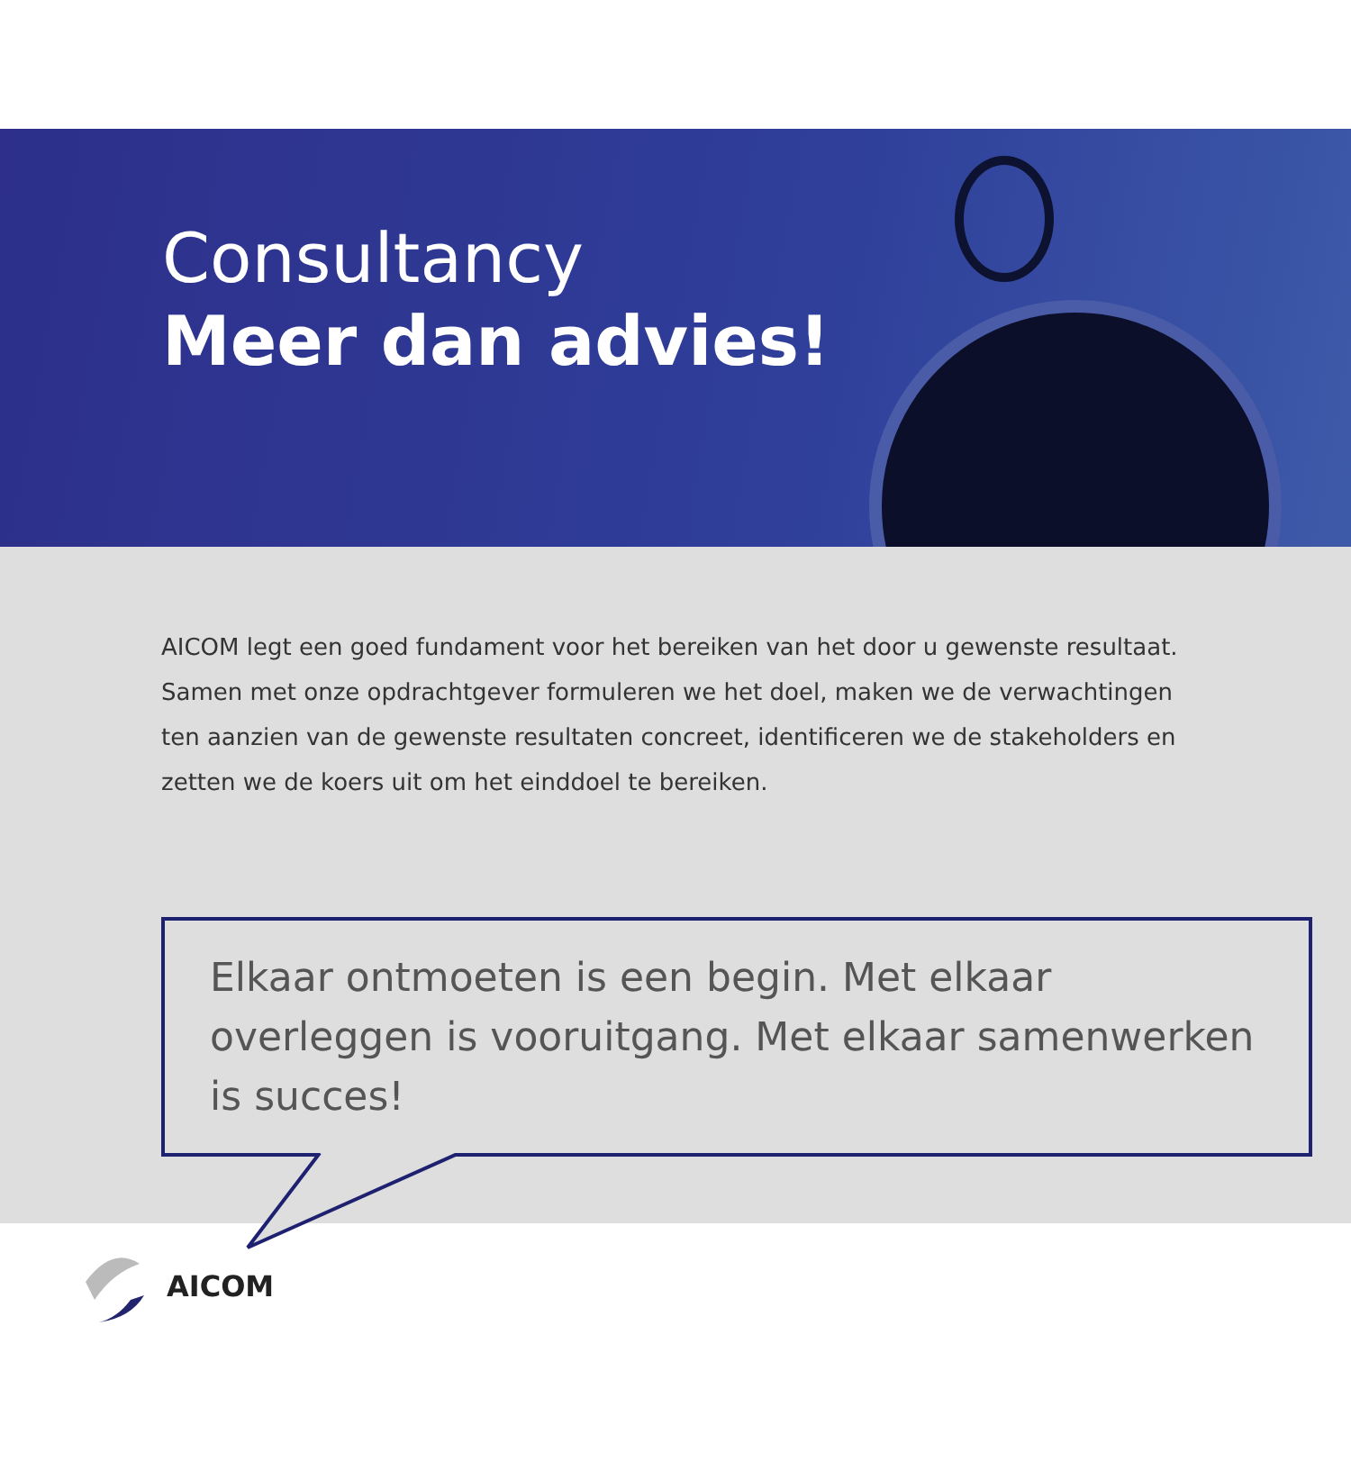Consultancy
Meer dan advies!
AICOM legt een goed fundament voor het bereiken van het door u gewenste resultaat. Samen met onze opdrachtgever formuleren we het doel, maken we de verwachtingen ten aanzien van de gewenste resultaten concreet, identificeren we de stakeholders en zetten we de koers uit om het einddoel te bereiken.
Elkaar ontmoeten is een begin. Met elkaar overleggen is vooruitgang. Met elkaar samenwerken is succes!
AICOM